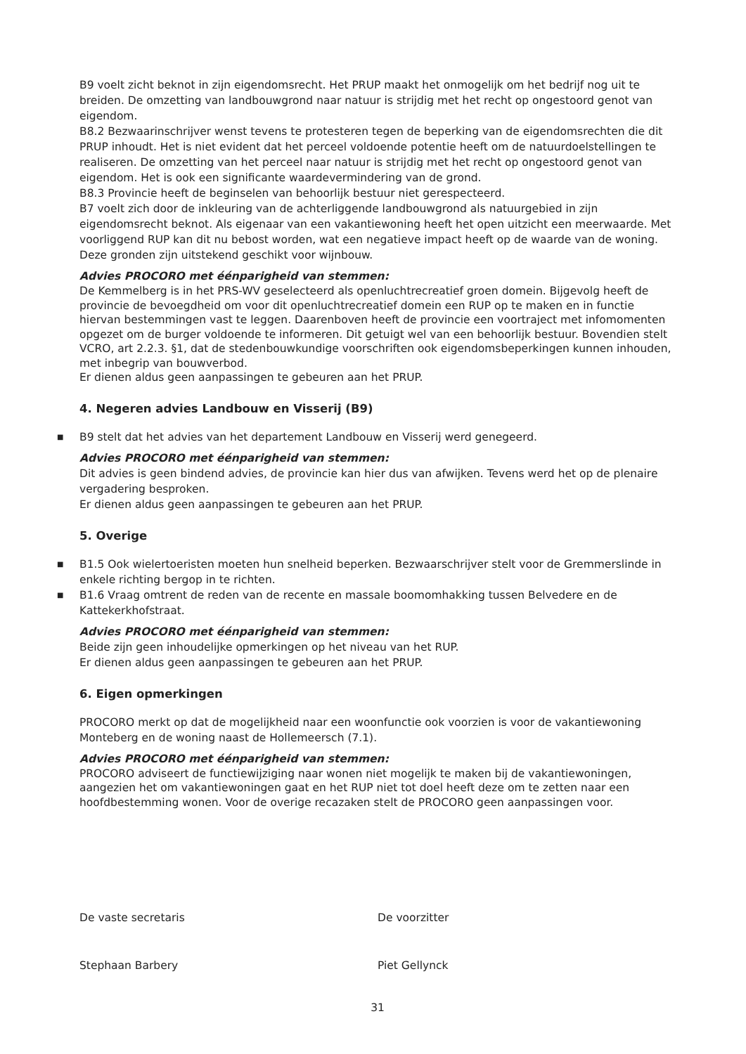B9 voelt zicht beknot in zijn eigendomsrecht. Het PRUP maakt het onmogelijk om het bedrijf nog uit te breiden. De omzetting van landbouwgrond naar natuur is strijdig met het recht op ongestoord genot van eigendom.
B8.2 Bezwaarinschrijver wenst tevens te protesteren tegen de beperking van de eigendomsrechten die dit PRUP inhoudt. Het is niet evident dat het perceel voldoende potentie heeft om de natuurdoelstellingen te realiseren. De omzetting van het perceel naar natuur is strijdig met het recht op ongestoord genot van eigendom. Het is ook een significante waardevermindering van de grond.
B8.3 Provincie heeft de beginselen van behoorlijk bestuur niet gerespecteerd.
B7 voelt zich door de inkleuring van de achterliggende landbouwgrond als natuurgebied in zijn eigendomsrecht beknot. Als eigenaar van een vakantiewoning heeft het open uitzicht een meerwaarde. Met voorliggend RUP kan dit nu bebost worden, wat een negatieve impact heeft op de waarde van de woning. Deze gronden zijn uitstekend geschikt voor wijnbouw.
Advies PROCORO met éénparigheid van stemmen:
De Kemmelberg is in het PRS-WV geselecteerd als openluchtrecreatief groen domein. Bijgevolg heeft de provincie de bevoegdheid om voor dit openluchtrecreatief domein een RUP op te maken en in functie hiervan bestemmingen vast te leggen. Daarenboven heeft de provincie een voortraject met infomomenten opgezet om de burger voldoende te informeren. Dit getuigt wel van een behoorlijk bestuur. Bovendien stelt VCRO, art 2.2.3. §1, dat de stedenbouwkundige voorschriften ook eigendomsbeperkingen kunnen inhouden, met inbegrip van bouwverbod.
Er dienen aldus geen aanpassingen te gebeuren aan het PRUP.
4. Negeren advies Landbouw en Visserij (B9)
■ B9 stelt dat het advies van het departement Landbouw en Visserij werd genegeerd.
Advies PROCORO met éénparigheid van stemmen:
Dit advies is geen bindend advies, de provincie kan hier dus van afwijken. Tevens werd het op de plenaire vergadering besproken.
Er dienen aldus geen aanpassingen te gebeuren aan het PRUP.
5. Overige
■ B1.5 Ook wielertoeristen moeten hun snelheid beperken. Bezwaarschrijver stelt voor de Gremmerslinde in enkele richting bergop in te richten.
■ B1.6 Vraag omtrent de reden van de recente en massale boomomhakking tussen Belvedere en de Kattekerkhofstraat.
Advies PROCORO met éénparigheid van stemmen:
Beide zijn geen inhoudelijke opmerkingen op het niveau van het RUP.
Er dienen aldus geen aanpassingen te gebeuren aan het PRUP.
6. Eigen opmerkingen
PROCORO merkt op dat de mogelijkheid naar een woonfunctie ook voorzien is voor de vakantiewoning Monteberg en de woning naast de Hollemeersch (7.1).
Advies PROCORO met éénparigheid van stemmen:
PROCORO adviseert de functiewijziging naar wonen niet mogelijk te maken bij de vakantiewoningen, aangezien het om vakantiewoningen gaat en het RUP niet tot doel heeft deze om te zetten naar een hoofdbestemming wonen. Voor de overige recazaken stelt de PROCORO geen aanpassingen voor.
De vaste secretaris De voorzitter
Stephaan Barbery Piet Gellynck
31